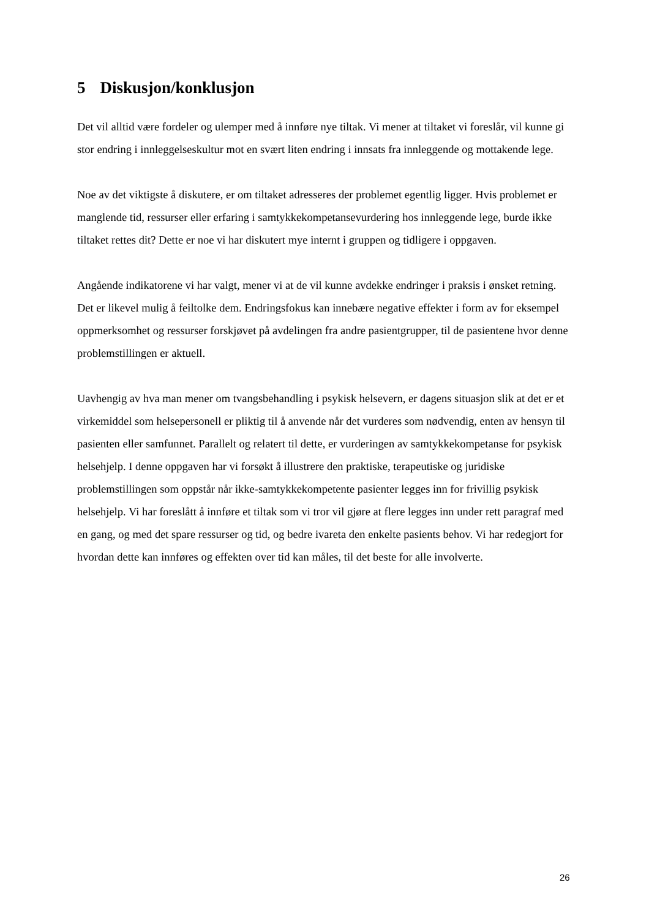5 Diskusjon/konklusjon
Det vil alltid være fordeler og ulemper med å innføre nye tiltak. Vi mener at tiltaket vi foreslår, vil kunne gi stor endring i innleggelseskultur mot en svært liten endring i innsats fra innleggende og mottakende lege.
Noe av det viktigste å diskutere, er om tiltaket adresseres der problemet egentlig ligger. Hvis problemet er manglende tid, ressurser eller erfaring i samtykkekompetansevurdering hos innleggende lege, burde ikke tiltaket rettes dit? Dette er noe vi har diskutert mye internt i gruppen og tidligere i oppgaven.
Angående indikatorene vi har valgt, mener vi at de vil kunne avdekke endringer i praksis i ønsket retning. Det er likevel mulig å feiltolke dem. Endringsfokus kan innebære negative effekter i form av for eksempel oppmerksomhet og ressurser forskjøvet på avdelingen fra andre pasientgrupper, til de pasientene hvor denne problemstillingen er aktuell.
Uavhengig av hva man mener om tvangsbehandling i psykisk helsevern, er dagens situasjon slik at det er et virkemiddel som helsepersonell er pliktig til å anvende når det vurderes som nødvendig, enten av hensyn til pasienten eller samfunnet. Parallelt og relatert til dette, er vurderingen av samtykkekompetanse for psykisk helsehjelp. I denne oppgaven har vi forsøkt å illustrere den praktiske, terapeutiske og juridiske problemstillingen som oppstår når ikke-samtykkekompetente pasienter legges inn for frivillig psykisk helsehjelp. Vi har foreslått å innføre et tiltak som vi tror vil gjøre at flere legges inn under rett paragraf med en gang, og med det spare ressurser og tid, og bedre ivareta den enkelte pasients behov. Vi har redegjort for hvordan dette kan innføres og effekten over tid kan måles, til det beste for alle involverte.
26